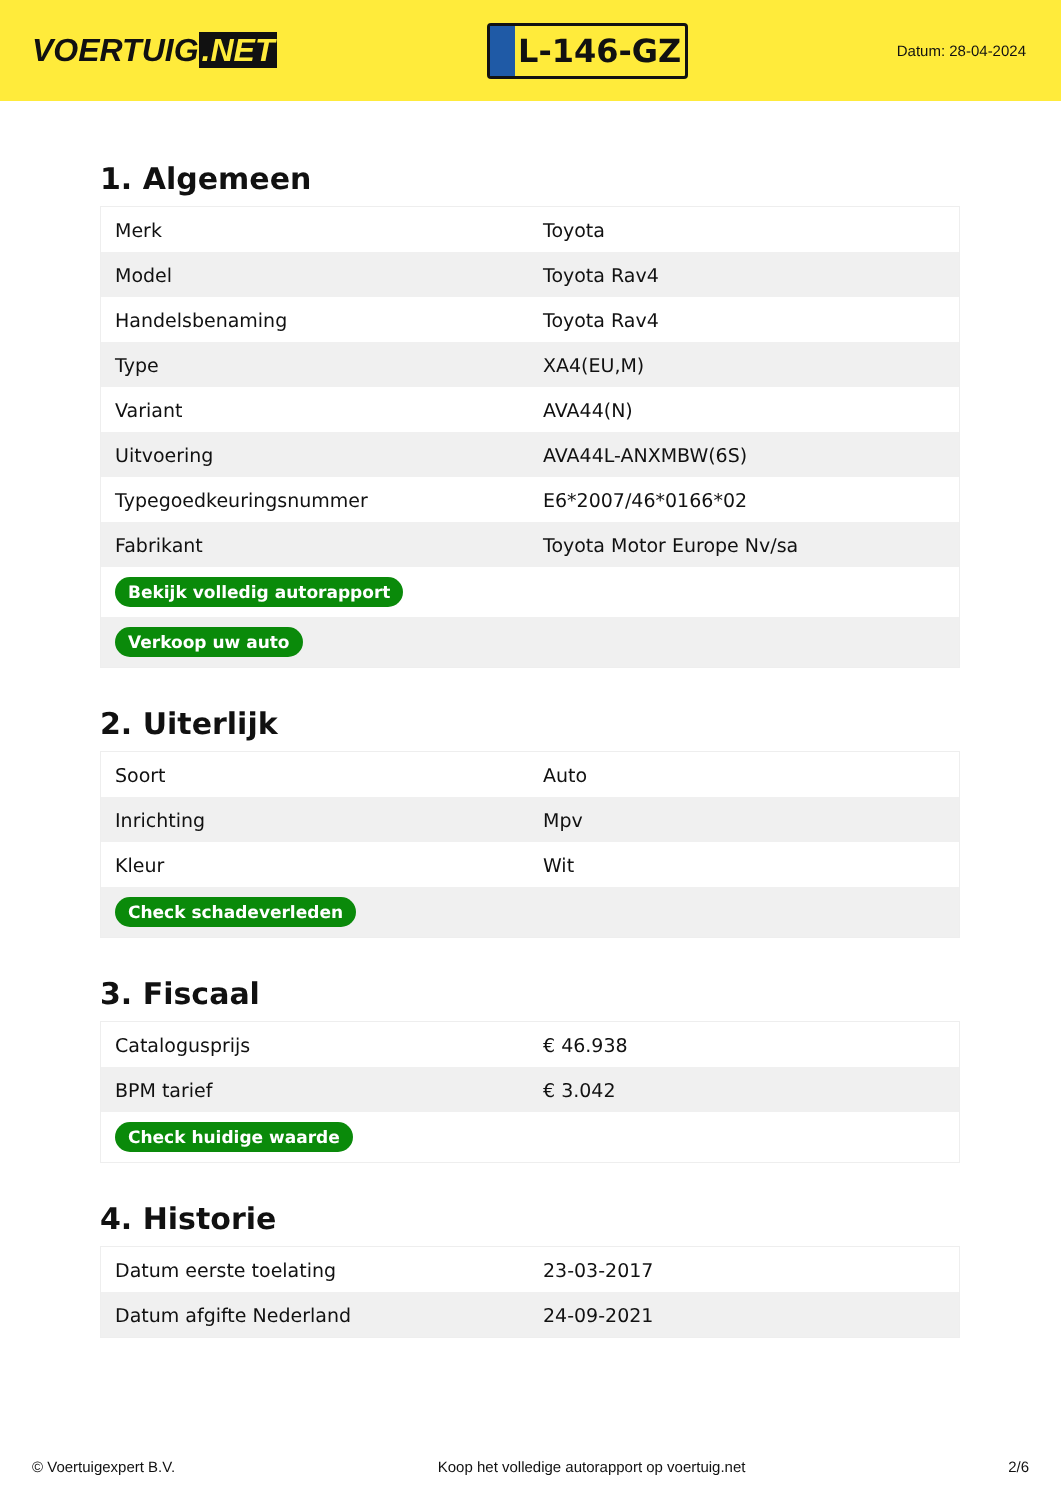VOERTUIG.NET
L-146-GZ
Datum: 28-04-2024
1. Algemeen
| Merk | Toyota |
| Model | Toyota Rav4 |
| Handelsbenaming | Toyota Rav4 |
| Type | XA4(EU,M) |
| Variant | AVA44(N) |
| Uitvoering | AVA44L-ANXMBW(6S) |
| Typegoedkeuringsnummer | E6*2007/46*0166*02 |
| Fabrikant | Toyota Motor Europe Nv/sa |
| Bekijk volledig autorapport | |
| Verkoop uw auto | |
2. Uiterlijk
| Soort | Auto |
| Inrichting | Mpv |
| Kleur | Wit |
| Check schadeverleden | |
3. Fiscaal
| Catalogusprijs | € 46.938 |
| BPM tarief | € 3.042 |
| Check huidige waarde | |
4. Historie
| Datum eerste toelating | 23-03-2017 |
| Datum afgifte Nederland | 24-09-2021 |
© Voertuigexpert B.V. Koop het volledige autorapport op voertuig.net 2/6